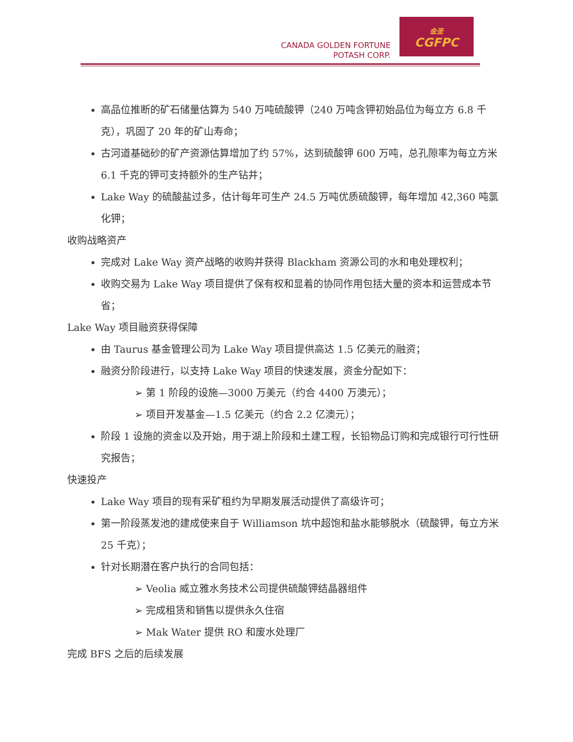CANADA GOLDEN FORTUNE
POTASH CORP.
金圣
CGFPC
高品位推断的矿石储量估算为 540 万吨硫酸钾（240 万吨含钾初始品位为每立方 6.8 千克），巩固了 20 年的矿山寿命；
古河道基础砂的矿产资源估算增加了约 57%，达到硫酸钾 600 万吨，总孔隙率为每立方米 6.1 千克的钾可支持额外的生产钻井；
Lake Way 的硫酸盐过多，估计每年可生产 24.5 万吨优质硫酸钾，每年增加 42,360 吨氯化钾；
收购战略资产
完成对 Lake Way 资产战略的收购并获得 Blackham 资源公司的水和电处理权利；
收购交易为 Lake Way 项目提供了保有权和显着的协同作用包括大量的资本和运营成本节省；
Lake Way 项目融资获得保障
由 Taurus 基金管理公司为 Lake Way 项目提供高达 1.5 亿美元的融资；
融资分阶段进行，以支持 Lake Way 项目的快速发展，资金分配如下：
➢ 第 1 阶段的设施—3000 万美元（约合 4400 万澳元）；
➢ 项目开发基金—1.5 亿美元（约合 2.2 亿澳元）；
阶段 1 设施的资金以及开始，用于湖上阶段和土建工程，长铅物品订购和完成银行可行性研究报告；
快速投产
Lake Way 项目的现有采矿租约为早期发展活动提供了高级许可；
第一阶段蒸发池的建成使来自于 Williamson 坑中超饱和盐水能够脱水（硫酸钾，每立方米 25 千克）；
针对长期潜在客户执行的合同包括：
➢ Veolia 威立雅水务技术公司提供硫酸钾结晶器组件
➢ 完成租赁和销售以提供永久住宿
➢ Mak Water 提供 RO 和废水处理厂
完成 BFS 之后的后续发展